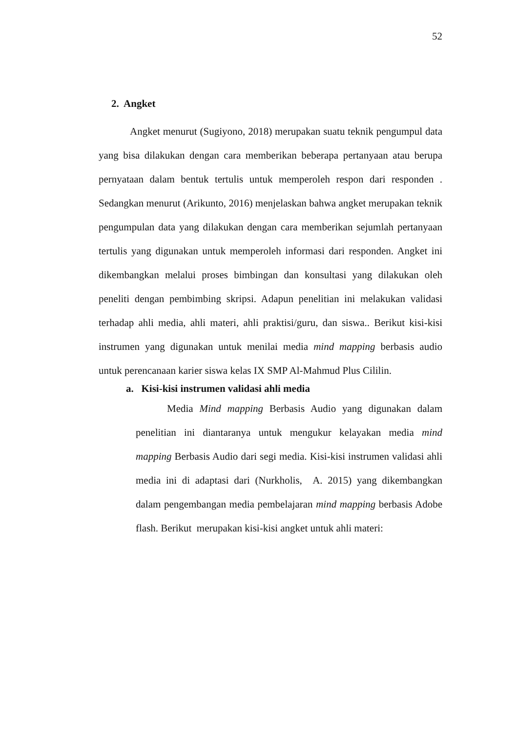52
2. Angket
Angket menurut (Sugiyono, 2018) merupakan suatu teknik pengumpul data yang bisa dilakukan dengan cara memberikan beberapa pertanyaan atau berupa pernyataan dalam bentuk tertulis untuk memperoleh respon dari responden . Sedangkan menurut (Arikunto, 2016) menjelaskan bahwa angket merupakan teknik pengumpulan data yang dilakukan dengan cara memberikan sejumlah pertanyaan tertulis yang digunakan untuk memperoleh informasi dari responden. Angket ini dikembangkan melalui proses bimbingan dan konsultasi yang dilakukan oleh peneliti dengan pembimbing skripsi. Adapun penelitian ini melakukan validasi terhadap ahli media, ahli materi, ahli praktisi/guru, dan siswa.. Berikut kisi-kisi instrumen yang digunakan untuk menilai media mind mapping berbasis audio untuk perencanaan karier siswa kelas IX SMP Al-Mahmud Plus Cililin.
a. Kisi-kisi instrumen validasi ahli media
Media Mind mapping Berbasis Audio yang digunakan dalam penelitian ini diantaranya untuk mengukur kelayakan media mind mapping Berbasis Audio dari segi media. Kisi-kisi instrumen validasi ahli media ini di adaptasi dari (Nurkholis, A. 2015) yang dikembangkan dalam pengembangan media pembelajaran mind mapping berbasis Adobe flash. Berikut merupakan kisi-kisi angket untuk ahli materi: